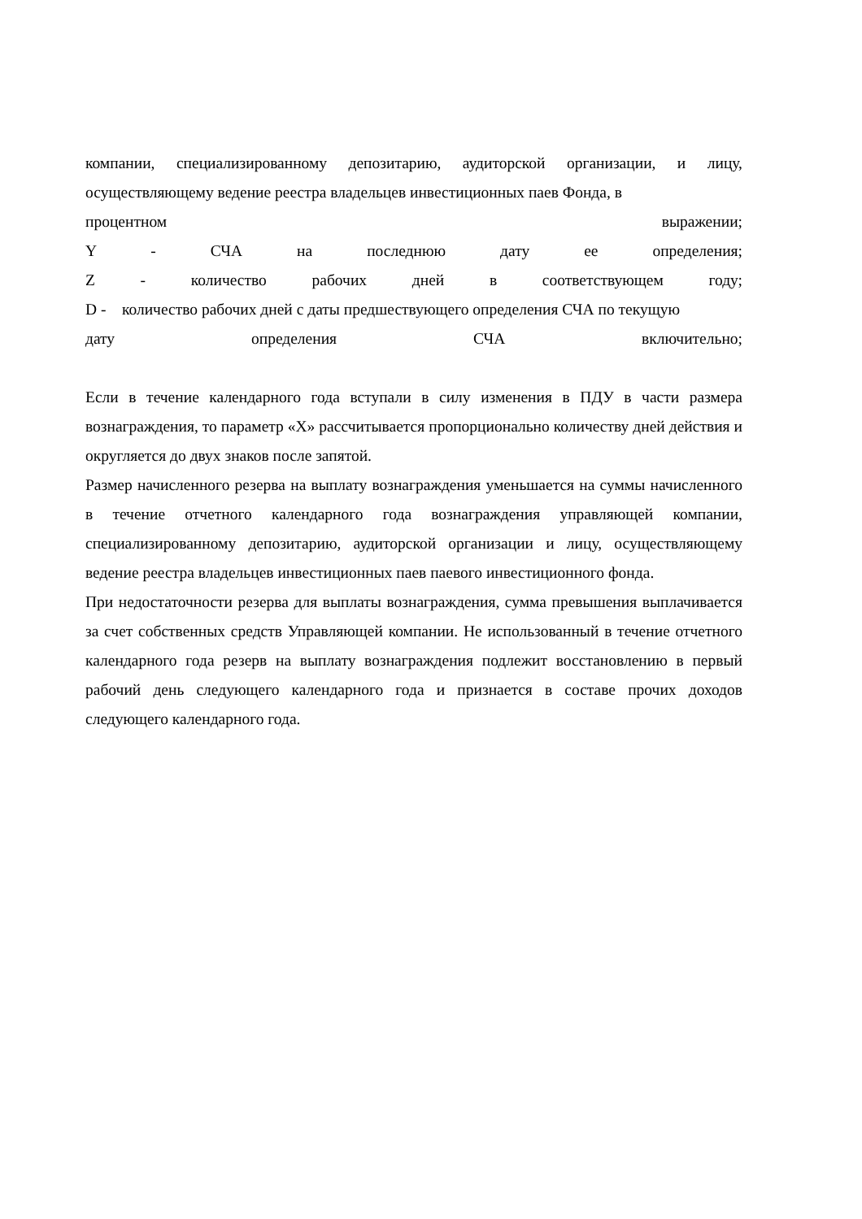компании, специализированному депозитарию, аудиторской организации, и лицу, осуществляющему ведение реестра владельцев инвестиционных паев Фонда, в
процентном выражении;
Y - СЧА на последнюю дату ее определения;
Z - количество рабочих дней в соответствующем году;
D - количество рабочих дней с даты предшествующего определения СЧА по текущую
дату определения СЧА включительно;
Если в течение календарного года вступали в силу изменения в ПДУ в части размера вознаграждения, то параметр «X» рассчитывается пропорционально количеству дней действия и округляется до двух знаков после запятой.
Размер начисленного резерва на выплату вознаграждения уменьшается на суммы начисленного в течение отчетного календарного года вознаграждения управляющей компании, специализированному депозитарию, аудиторской организации и лицу, осуществляющему ведение реестра владельцев инвестиционных паев паевого инвестиционного фонда.
При недостаточности резерва для выплаты вознаграждения, сумма превышения выплачивается за счет собственных средств Управляющей компании. Не использованный в течение отчетного календарного года резерв на выплату вознаграждения подлежит восстановлению в первый рабочий день следующего календарного года и признается в составе прочих доходов следующего календарного года.